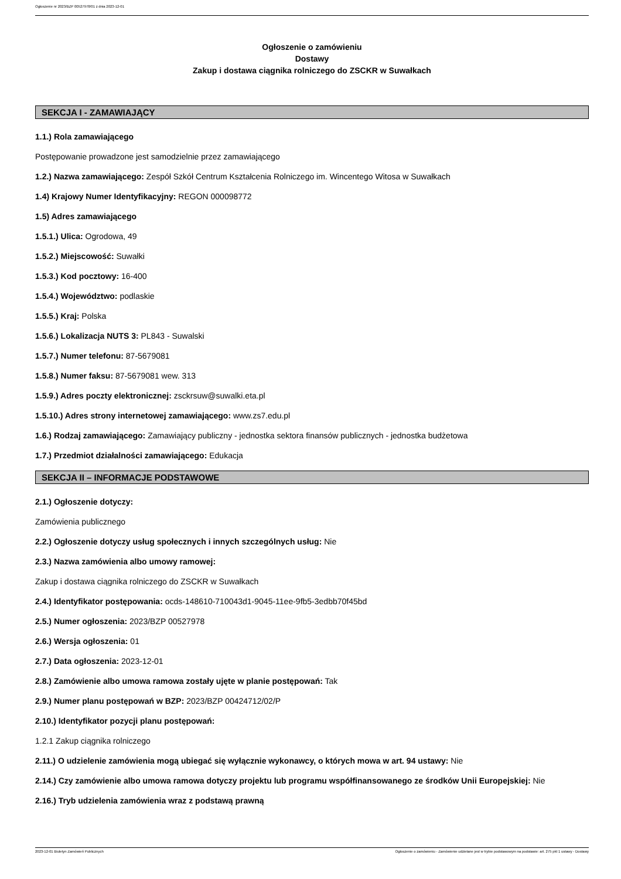Ogłoszenie nr 2023/BZP 00527978/01 z dnia 2023-12-01
Ogłoszenie o zamówieniu
Dostawy
Zakup i dostawa ciągnika rolniczego do ZSCKR w Suwałkach
SEKCJA I - ZAMAWIAJĄCY
1.1.) Rola zamawiającego
Postępowanie prowadzone jest samodzielnie przez zamawiającego
1.2.) Nazwa zamawiającego: Zespół Szkół Centrum Kształcenia Rolniczego im. Wincentego Witosa w Suwałkach
1.4) Krajowy Numer Identyfikacyjny: REGON 000098772
1.5) Adres zamawiającego
1.5.1.) Ulica: Ogrodowa, 49
1.5.2.) Miejscowość: Suwałki
1.5.3.) Kod pocztowy: 16-400
1.5.4.) Województwo: podlaskie
1.5.5.) Kraj: Polska
1.5.6.) Lokalizacja NUTS 3: PL843 - Suwalski
1.5.7.) Numer telefonu: 87-5679081
1.5.8.) Numer faksu: 87-5679081 wew. 313
1.5.9.) Adres poczty elektronicznej: zsckrsuw@suwalki.eta.pl
1.5.10.) Adres strony internetowej zamawiającego: www.zs7.edu.pl
1.6.) Rodzaj zamawiającego: Zamawiający publiczny - jednostka sektora finansów publicznych - jednostka budżetowa
1.7.) Przedmiot działalności zamawiającego: Edukacja
SEKCJA II – INFORMACJE PODSTAWOWE
2.1.) Ogłoszenie dotyczy:
Zamówienia publicznego
2.2.) Ogłoszenie dotyczy usług społecznych i innych szczególnych usług: Nie
2.3.) Nazwa zamówienia albo umowy ramowej:
Zakup i dostawa ciągnika rolniczego do ZSCKR w Suwałkach
2.4.) Identyfikator postępowania: ocds-148610-710043d1-9045-11ee-9fb5-3edbb70f45bd
2.5.) Numer ogłoszenia: 2023/BZP 00527978
2.6.) Wersja ogłoszenia: 01
2.7.) Data ogłoszenia: 2023-12-01
2.8.) Zamówienie albo umowa ramowa zostały ujęte w planie postępowań: Tak
2.9.) Numer planu postępowań w BZP: 2023/BZP 00424712/02/P
2.10.) Identyfikator pozycji planu postępowań:
1.2.1 Zakup ciągnika rolniczego
2.11.) O udzielenie zamówienia mogą ubiegać się wyłącznie wykonawcy, o których mowa w art. 94 ustawy: Nie
2.14.) Czy zamówienie albo umowa ramowa dotyczy projektu lub programu współfinansowanego ze środków Unii Europejskiej: Nie
2.16.) Tryb udzielenia zamówienia wraz z podstawą prawną
2023-12-01 Biuletyn Zamówień Publicznych Ogłoszenie o zamówieniu - Zamówienie udzielane jest w trybie podstawowym na podstawie: art. 275 pkt 1 ustawy - Dostawy